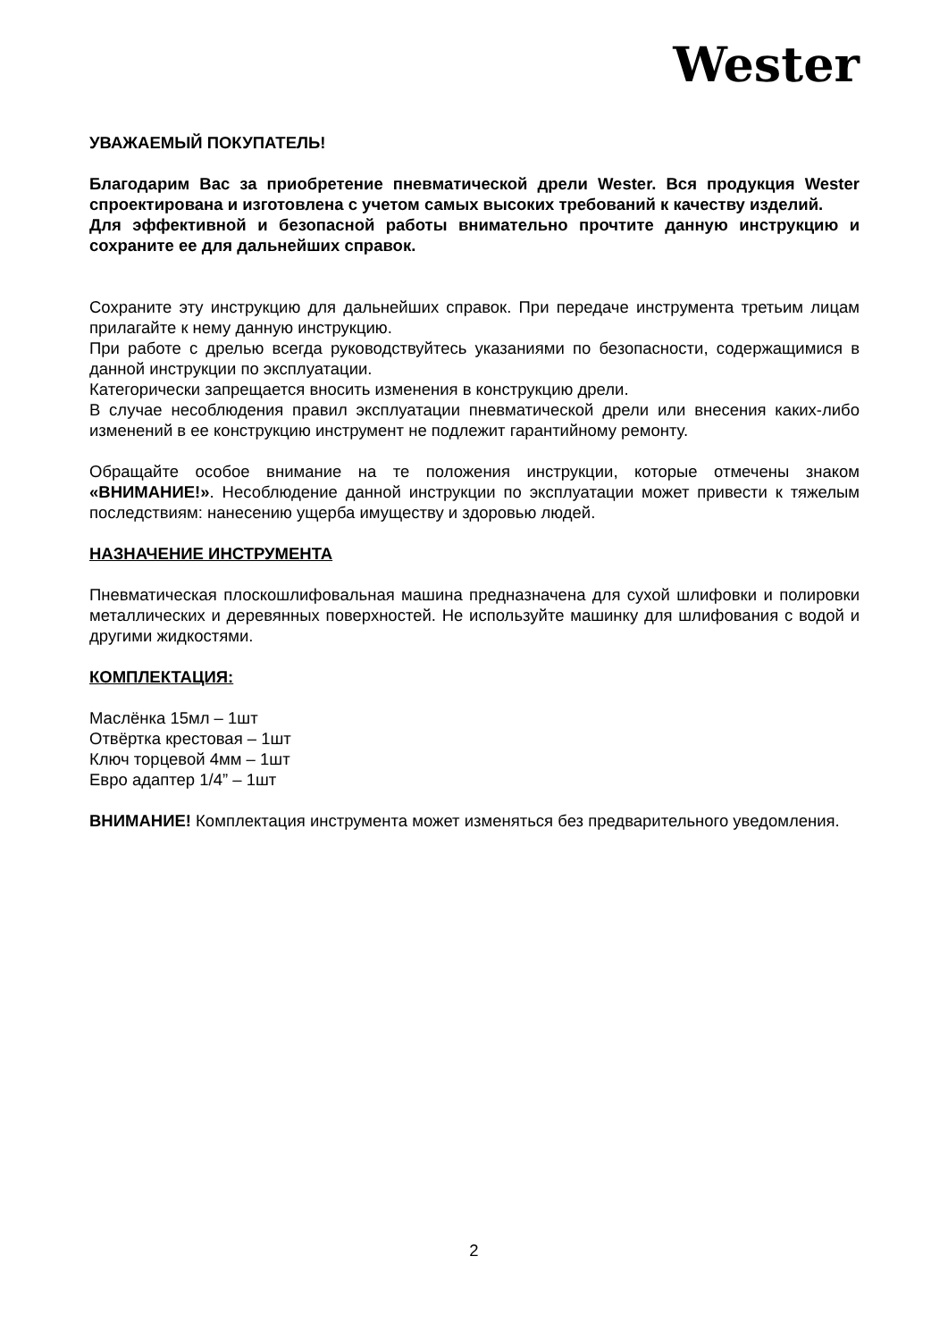Wester
УВАЖАЕМЫЙ ПОКУПАТЕЛЬ!
Благодарим Вас за приобретение пневматической дрели Wester. Вся продукция Wester спроектирована и изготовлена с учетом самых высоких требований к качеству изделий.
Для эффективной и безопасной работы внимательно прочтите данную инструкцию и сохраните ее для дальнейших справок.
Сохраните эту инструкцию для дальнейших справок. При передаче инструмента третьим лицам прилагайте к нему данную инструкцию.
При работе с дрелью всегда руководствуйтесь указаниями по безопасности, содержащимися в данной инструкции по эксплуатации.
Категорически запрещается вносить изменения в конструкцию дрели.
В случае несоблюдения правил эксплуатации пневматической дрели или внесения каких-либо изменений в ее конструкцию инструмент не подлежит гарантийному ремонту.
Обращайте особое внимание на те положения инструкции, которые отмечены знаком «ВНИМАНИЕ!». Несоблюдение данной инструкции по эксплуатации может привести к тяжелым последствиям: нанесению ущерба имуществу и здоровью людей.
НАЗНАЧЕНИЕ ИНСТРУМЕНТА
Пневматическая плоскошлифовальная машина предназначена для сухой шлифовки и полировки металлических и деревянных поверхностей. Не используйте машинку для шлифования с водой и другими жидкостями.
КОМПЛЕКТАЦИЯ:
Маслёнка 15мл – 1шт
Отвёртка крестовая – 1шт
Ключ торцевой 4мм – 1шт
Евро адаптер 1/4” – 1шт
ВНИМАНИЕ! Комплектация инструмента может изменяться без предварительного уведомления.
2